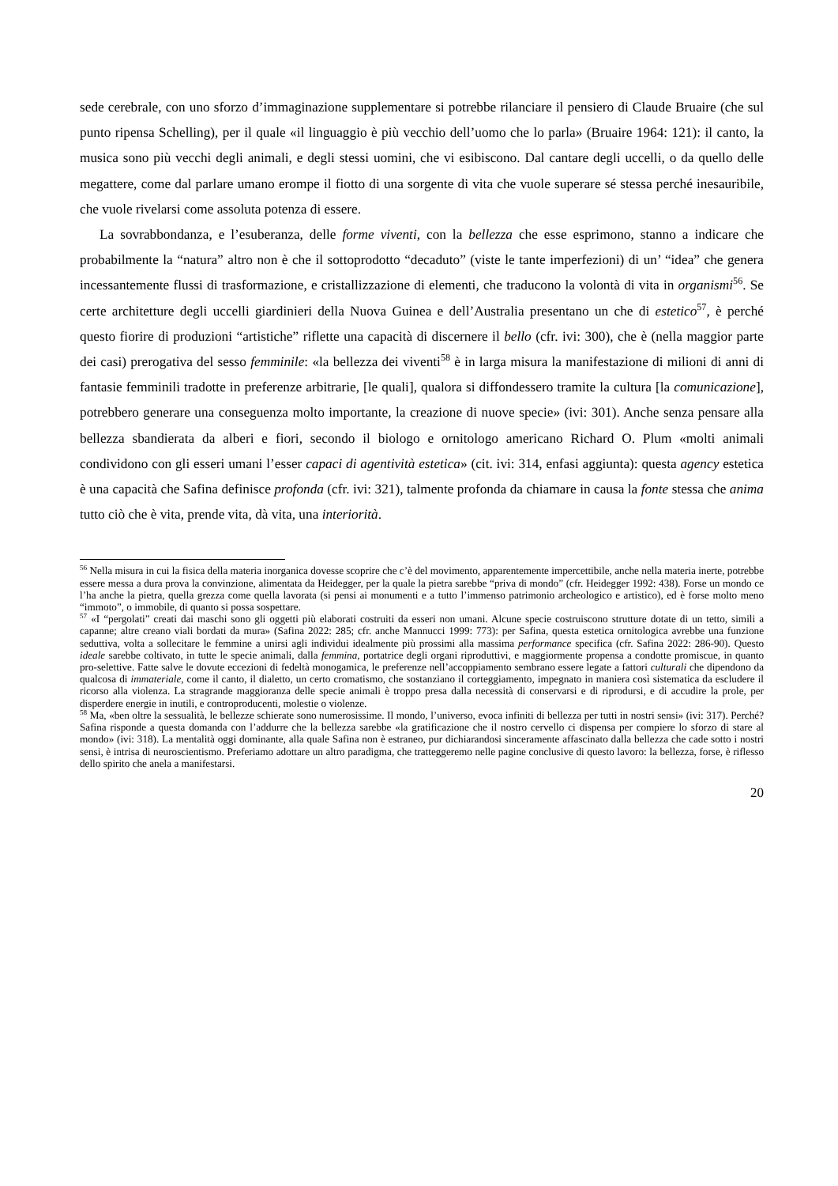sede cerebrale, con uno sforzo d’immaginazione supplementare si potrebbe rilanciare il pensiero di Claude Bruaire (che sul punto ripensa Schelling), per il quale «il linguaggio è più vecchio dell’uomo che lo parla» (Bruaire 1964: 121): il canto, la musica sono più vecchi degli animali, e degli stessi uomini, che vi esibiscono. Dal cantare degli uccelli, o da quello delle megattere, come dal parlare umano erompe il fiotto di una sorgente di vita che vuole superare sé stessa perché inesauribile, che vuole rivelarsi come assoluta potenza di essere.
La sovrabbondanza, e l’esuberanza, delle forme viventi, con la bellezza che esse esprimono, stanno a indicare che probabilmente la “natura” altro non è che il sottoprodotto “decaduto” (viste le tante imperfezioni) di un’ “idea” che genera incessantemente flussi di trasformazione, e cristallizzazione di elementi, che traducono la volontà di vita in organismi<sup>56</sup>. Se certe architetture degli uccelli giardinieri della Nuova Guinea e dell’Australia presentano un che di estetico<sup>57</sup>, è perché questo fiorire di produzioni “artistiche” riflette una capacità di discernere il bello (cfr. ivi: 300), che è (nella maggior parte dei casi) prerogativa del sesso femminile: «la bellezza dei viventi<sup>58</sup> è in larga misura la manifestazione di milioni di anni di fantasie femminili tradotte in preferenze arbitrarie, [le quali], qualora si diffondessero tramite la cultura [la comunicazione], potrebbero generare una conseguenza molto importante, la creazione di nuove specie» (ivi: 301). Anche senza pensare alla bellezza sbandierata da alberi e fiori, secondo il biologo e ornitologo americano Richard O. Plum «molti animali condividono con gli esseri umani l’esser capaci di agentività estetica» (cit. ivi: 314, enfasi aggiunta): questa agency estetica è una capacità che Safina definisce profonda (cfr. ivi: 321), talmente profonda da chiamare in causa la fonte stessa che anima tutto ciò che è vita, prende vita, dà vita, una interiorità.
<sup>56</sup> Nella misura in cui la fisica della materia inorganica dovesse scoprire che c’è del movimento, apparentemente impercettibile, anche nella materia inerte, potrebbe essere messa a dura prova la convinzione, alimentata da Heidegger, per la quale la pietra sarebbe “priva di mondo” (cfr. Heidegger 1992: 438). Forse un mondo ce l’ha anche la pietra, quella grezza come quella lavorata (si pensi ai monumenti e a tutto l’immenso patrimonio archeologico e artistico), ed è forse molto meno “immoto”, o immobile, di quanto si possa sospettare.
<sup>57</sup> «I “pergolati” creati dai maschi sono gli oggetti più elaborati costruiti da esseri non umani. Alcune specie costruiscono strutture dotate di un tetto, simili a capanne; altre creano viali bordati da mura» (Safina 2022: 285; cfr. anche Mannucci 1999: 773): per Safina, questa estetica ornitologica avrebbe una funzione seduttiva, volta a sollecitare le femmine a unirsi agli individui idealmente più prossimi alla massima performance specifica (cfr. Safina 2022: 286-90). Questo ideale sarebbe coltivato, in tutte le specie animali, dalla femmina, portatrice degli organi riproduttivi, e maggiormente propensa a condotte promiscue, in quanto pro-selettive. Fatte salve le dovute eccezioni di fedeltà monogamica, le preferenze nell’accoppiamento sembrano essere legate a fattori culturali che dipendono da qualcosa di immateriale, come il canto, il dialetto, un certo cromatismo, che sostanziano il corteggiamento, impegnato in maniera così sistematica da escludere il ricorso alla violenza. La stragrande maggioranza delle specie animali è troppo presa dalla necessità di conservarsi e di riprodursi, e di accudire la prole, per disperdere energie in inutili, e controproducenti, molestie o violenze.
<sup>58</sup> Ma, «ben oltre la sessualità, le bellezze schierate sono numerosissime. Il mondo, l’universo, evoca infiniti di bellezza per tutti in nostri sensi» (ivi: 317). Perché? Safina risponde a questa domanda con l’addurre che la bellezza sarebbe «la gratificazione che il nostro cervello ci dispensa per compiere lo sforzo di stare al mondo» (ivi: 318). La mentalità oggi dominante, alla quale Safina non è estraneo, pur dichiarandosi sinceramente affascinato dalla bellezza che cade sotto i nostri sensi, è intrisa di neuroscientismo. Preferiamo adottare un altro paradigma, che tratteggeremo nelle pagine conclusive di questo lavoro: la bellezza, forse, è riflesso dello spirito che anela a manifestarsi.
20